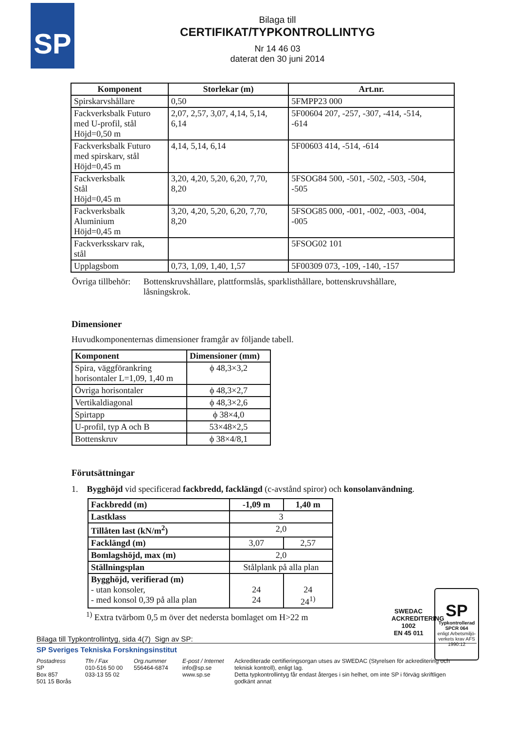SP
Bilaga till
CERTIFIKAT/TYPKONTROLLINTYG
Nr 14 46 03
daterat den 30 juni 2014
| Komponent | Storlekar (m) | Art.nr. |
| --- | --- | --- |
| Spirskarvshållare | 0,50 | 5FMPP23 000 |
| Fackverksbalk Futuro med U-profil, stål Höjd=0,50 m | 2,07, 2,57, 3,07, 4,14, 5,14, 6,14 | 5F00604 207, -257, -307, -414, -514, -614 |
| Fackverksbalk Futuro med spirskarv, stål Höjd=0,45 m | 4,14, 5,14, 6,14 | 5F00603 414, -514, -614 |
| Fackverksbalk Stål Höjd=0,45 m | 3,20, 4,20, 5,20, 6,20, 7,70, 8,20 | 5FSOG84 500, -501, -502, -503, -504, -505 |
| Fackverksbalk Aluminium Höjd=0,45 m | 3,20, 4,20, 5,20, 6,20, 7,70, 8,20 | 5FSOG85 000, -001, -002, -003, -004, -005 |
| Fackverksskarv rak, stål | | 5FSOG02 101 |
| Upplagsbom | 0,73, 1,09, 1,40, 1,57 | 5F00309 073, -109, -140, -157 |
Övriga tillbehör: Bottenskruvshållare, plattformslås, sparklisthållare, bottenskruvshållare, låsningskrok.
Dimensioner
Huvudkomponenternas dimensioner framgår av följande tabell.
| Komponent | Dimensioner (mm) |
| --- | --- |
| Spira, väggförankring horisontaler L=1,09, 1,40 m | ϕ 48,3×3,2 |
| Övriga horisontaler | ϕ 48,3×2,7 |
| Vertikaldiagonal | ϕ 48,3×2,6 |
| Spirtapp | ϕ 38×4,0 |
| U-profil, typ A och B | 53×48×2,5 |
| Bottenskruv | ϕ 38×4/8,1 |
Förutsättningar
1. Bygghöjd vid specificerad fackbredd, facklängd (c-avstånd spiror) och konsolanvändning.
| Fackbredd (m) | -1,09 m | 1,40 m |
| --- | --- | --- |
| Lastklass | 3 | |
| Tillåten last (kN/m<sup>2</sup>) | 2,0 | |
| Facklängd (m) | 3,07 | 2,57 |
| Bomlagshöjd, max (m) | 2,0 | |
| Ställningsplan | Stålplank på alla plan | |
| Bygghöjd, verifierad (m) - utan konsoler, - med konsol 0,39 på alla plan | 24 24 | 24 24<sup>1)</sup> |
<sup>1)</sup> Extra tvärbom 0,5 m över det nedersta bomlaget om H>22 m
SWEDAC ACKREDITERING
1002
EN 45 011
SP
Typkontrollerad
SPCR 064
enligt Arbetsmiljö-verkets krav AFS 1990:12
Bilaga till Typkontrollintyg, sida 4(7) Sign av SP:
SP Sveriges Tekniska Forskningsinstitut
Postadress
SP
Box 857
501 15 Borås
Tfn / Fax
010-516 50 00
033-13 55 02
Org.nummer
556464-6874
E-post / Internet
info@sp.se
www.sp.se
Ackrediterade certifieringsorgan utses av SWEDAC (Styrelsen för ackreditering och teknisk kontroll), enligt lag.
Detta typkontrollintyg får endast återges i sin helhet, om inte SP i förväg skriftligen godkänt annat